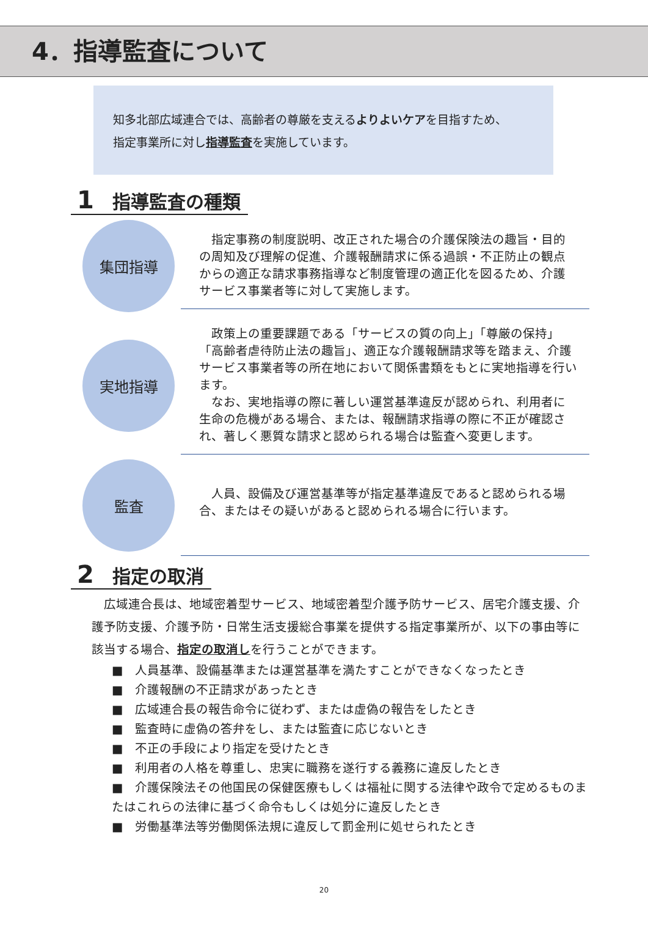4．指導監査について
知多北部広域連合では、高齢者の尊厳を支えるよりよいケアを目指すため、
指定事業所に対し指導監査を実施しています。
1 指導監査の種類
集団指導
　指定事務の制度説明、改正された場合の介護保険法の趣旨・目的の周知及び理解の促進、介護報酬請求に係る過誤・不正防止の観点からの適正な請求事務指導など制度管理の適正化を図るため、介護サービス事業者等に対して実施します。
実地指導
　政策上の重要課題である「サービスの質の向上」「尊厳の保持」「高齢者虐待防止法の趣旨」、適正な介護報酬請求等を踏まえ、介護サービス事業者等の所在地において関係書類をもとに実地指導を行います。
　なお、実地指導の際に著しい運営基準違反が認められ、利用者に生命の危機がある場合、または、報酬請求指導の際に不正が確認され、著しく悪質な請求と認められる場合は監査へ変更します。
監査
　人員、設備及び運営基準等が指定基準違反であると認められる場合、またはその疑いがあると認められる場合に行います。
2 指定の取消
　広域連合長は、地域密着型サービス、地域密着型介護予防サービス、居宅介護支援、介護予防支援、介護予防・日常生活支援総合事業を提供する指定事業所が、以下の事由等に該当する場合、指定の取消しを行うことができます。
■　人員基準、設備基準または運営基準を満たすことができなくなったとき
■　介護報酬の不正請求があったとき
■　広域連合長の報告命令に従わず、または虚偽の報告をしたとき
■　監査時に虚偽の答弁をし、または監査に応じないとき
■　不正の手段により指定を受けたとき
■　利用者の人格を尊重し、忠実に職務を遂行する義務に違反したとき
■　介護保険法その他国民の保健医療もしくは福祉に関する法律や政令で定めるものまたはこれらの法律に基づく命令もしくは処分に違反したとき
■　労働基準法等労働関係法規に違反して罰金刑に処せられたとき
20